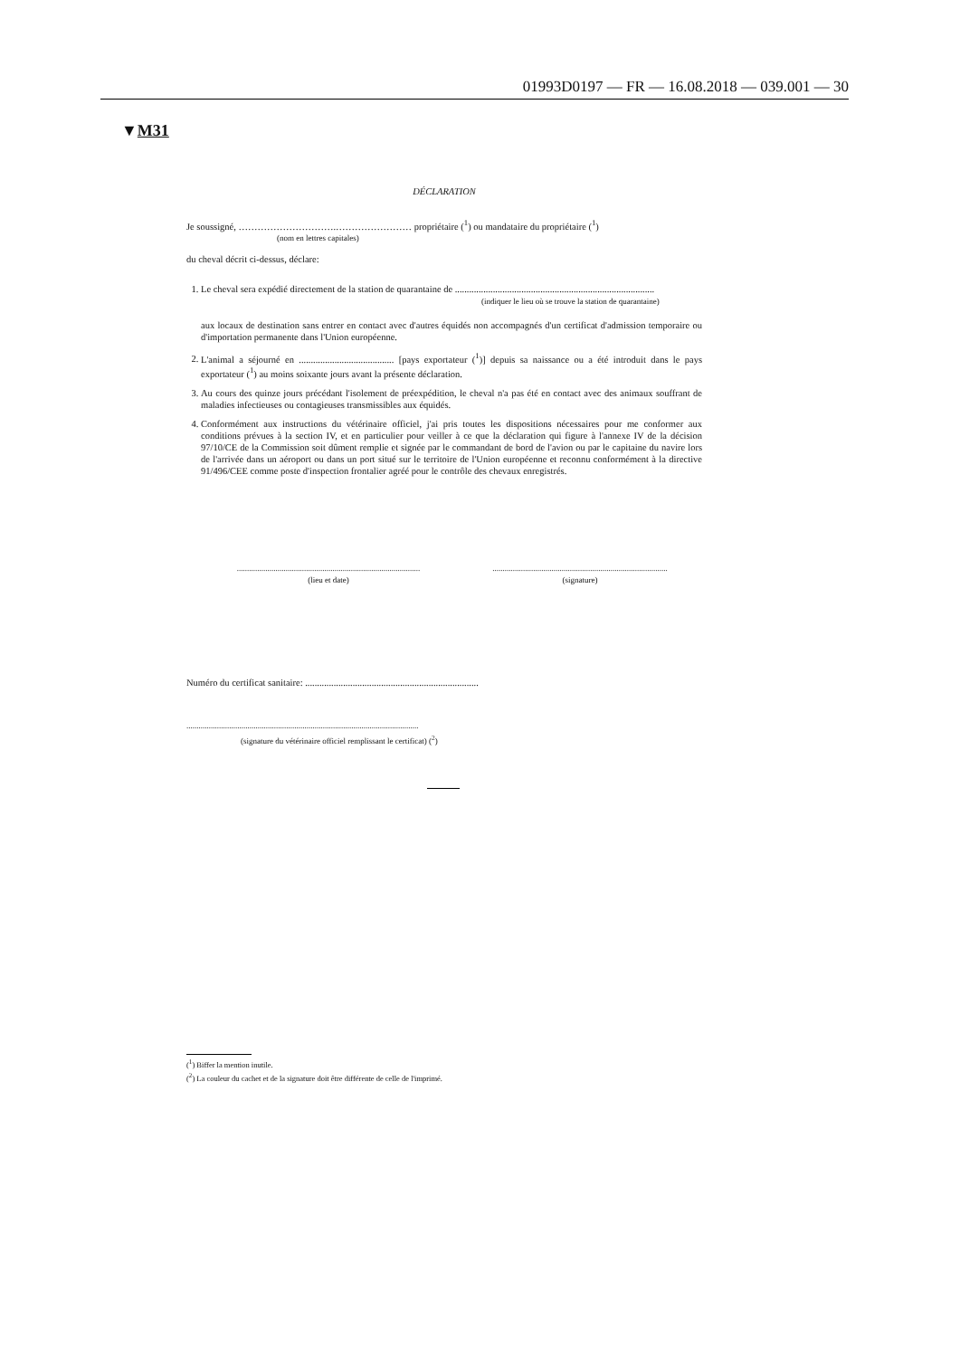01993D0197 — FR — 16.08.2018 — 039.001 — 30
▼M31
DÉCLARATION
Je soussigné, ………………………….…………………… propriétaire (<sup>1</sup>) ou mandataire du propriétaire (<sup>1</sup>)
(nom en lettres capitales)
du cheval décrit ci-dessus, déclare:
1. Le cheval sera expédié directement de la station de quarantaine de ....................................................................................
(indiquer le lieu où se trouve la station de quarantaine)
aux locaux de destination sans entrer en contact avec d'autres équidés non accompagnés d'un certificat d'admission temporaire ou d'importation permanente dans l'Union européenne.
2. L'animal a séjourné en ........................................ [pays exportateur (<sup>1</sup>)] depuis sa naissance ou a été introduit dans le pays exportateur (<sup>1</sup>) au moins soixante jours avant la présente déclaration.
3. Au cours des quinze jours précédant l'isolement de préexpédition, le cheval n'a pas été en contact avec des animaux souffrant de maladies infectieuses ou contagieuses transmissibles aux équidés.
4. Conformément aux instructions du vétérinaire officiel, j'ai pris toutes les dispositions nécessaires pour me conformer aux conditions prévues à la section IV, et en particulier pour veiller à ce que la déclaration qui figure à l'annexe IV de la décision 97/10/CE de la Commission soit dûment remplie et signée par le commandant de bord de l'avion ou par le capitaine du navire lors de l'arrivée dans un aéroport ou dans un port situé sur le territoire de l'Union européenne et reconnu conformément à la directive 91/496/CEE comme poste d'inspection frontalier agréé pour le contrôle des chevaux enregistrés.
..........................................................................................
(lieu et date)
......................................................................................
(signature)
Numéro du certificat sanitaire: .........................................................................
..................................................................................................................
(signature du vétérinaire officiel remplissant le certificat) (<sup>2</sup>)
(<sup>1</sup>) Biffer la mention inutile.
(<sup>2</sup>) La couleur du cachet et de la signature doit être différente de celle de l'imprimé.